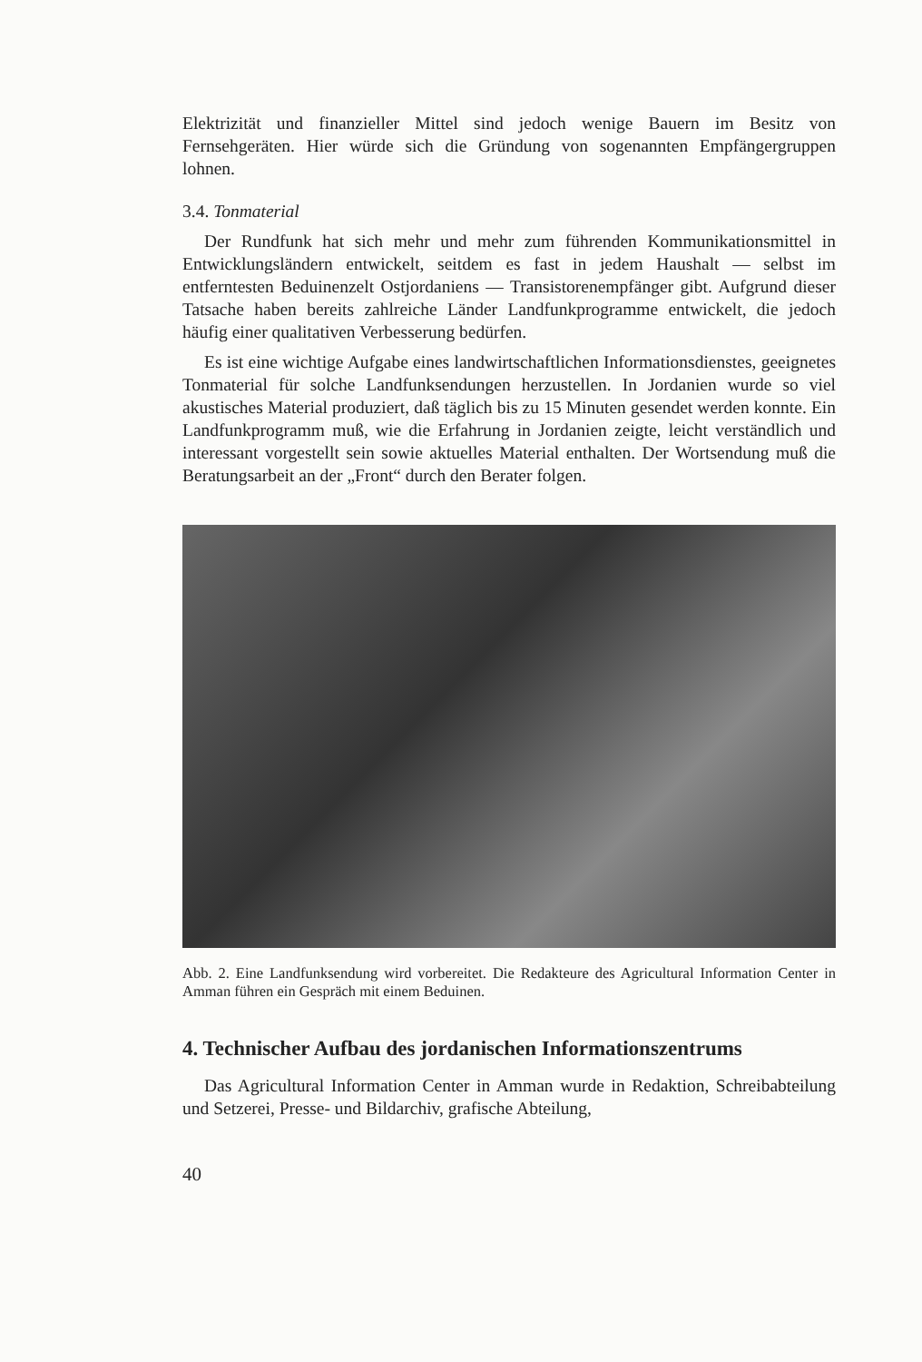Elektrizität und finanzieller Mittel sind jedoch wenige Bauern im Besitz von Fernsehgeräten. Hier würde sich die Gründung von sogenannten Empfängergruppen lohnen.
3.4. Tonmaterial
Der Rundfunk hat sich mehr und mehr zum führenden Kommunikationsmittel in Entwicklungsländern entwickelt, seitdem es fast in jedem Haushalt — selbst im entferntesten Beduinenzelt Ostjordaniens — Transistorenempfänger gibt. Aufgrund dieser Tatsache haben bereits zahlreiche Länder Landfunkprogramme entwickelt, die jedoch häufig einer qualitativen Verbesserung bedürfen.
Es ist eine wichtige Aufgabe eines landwirtschaftlichen Informationsdienstes, geeignetes Tonmaterial für solche Landfunksendungen herzustellen. In Jordanien wurde so viel akustisches Material produziert, daß täglich bis zu 15 Minuten gesendet werden konnte. Ein Landfunkprogramm muß, wie die Erfahrung in Jordanien zeigte, leicht verständlich und interessant vorgestellt sein sowie aktuelles Material enthalten. Der Wortsendung muß die Beratungsarbeit an der „Front“ durch den Berater folgen.
Abb. 2. Eine Landfunksendung wird vorbereitet. Die Redakteure des Agricultural Information Center in Amman führen ein Gespräch mit einem Beduinen.
4. Technischer Aufbau des jordanischen Informationszentrums
Das Agricultural Information Center in Amman wurde in Redaktion, Schreibabteilung und Setzerei, Presse- und Bildarchiv, grafische Abteilung,
40